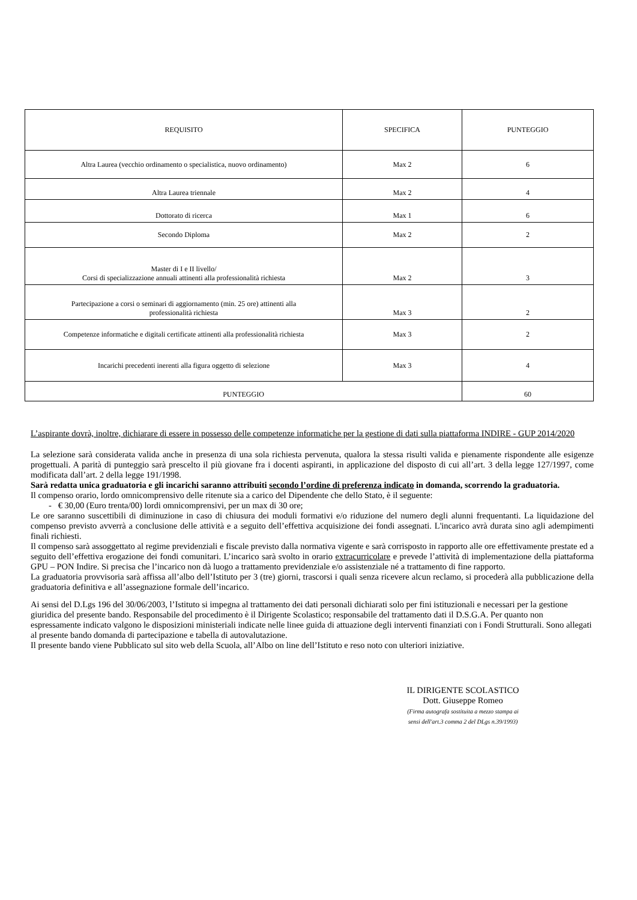| REQUISITO | SPECIFICA | PUNTEGGIO |
| Altra Laurea (vecchio ordinamento o specialistica, nuovo ordinamento) | Max 2 | 6 |
| Altra Laurea triennale | Max 2 | 4 |
| Dottorato di ricerca | Max 1 | 6 |
| Secondo Diploma | Max 2 | 2 |
| Master di I e II livello/ Corsi di specializzazione annuali attinenti alla professionalità richiesta | Max 2 | 3 |
| Partecipazione a corsi o seminari di aggiornamento (min. 25 ore) attinenti alla professionalità richiesta | Max 3 | 2 |
| Competenze informatiche e digitali certificate attinenti alla professionalità richiesta | Max 3 | 2 |
| Incarichi precedenti inerenti alla figura oggetto di selezione | Max 3 | 4 |
| PUNTEGGIO | | 60 |
L’aspirante dovrà, inoltre, dichiarare di essere in possesso delle competenze informatiche per la gestione di dati sulla piattaforma INDIRE - GUP 2014/2020
La selezione sarà considerata valida anche in presenza di una sola richiesta pervenuta, qualora la stessa risulti valida e pienamente rispondente alle esigenze progettuali. A parità di punteggio sarà prescelto il più giovane fra i docenti aspiranti, in applicazione del disposto di cui all’art. 3 della legge 127/1997, come modificata dall’art. 2 della legge 191/1998.
Sarà redatta unica graduatoria e gli incarichi saranno attribuiti secondo l’ordine di preferenza indicato in domanda, scorrendo la graduatoria.
Il compenso orario, lordo omnicomprensivo delle ritenute sia a carico del Dipendente che dello Stato, è il seguente:
- € 30,00 (Euro trenta/00) lordi omnicomprensivi, per un max di 30 ore;
Le ore saranno suscettibili di diminuzione in caso di chiusura dei moduli formativi e/o riduzione del numero degli alunni frequentanti. La liquidazione del compenso previsto avverrà a conclusione delle attività e a seguito dell’effettiva acquisizione dei fondi assegnati. L'incarico avrà durata sino agli adempimenti finali richiesti.
Il compenso sarà assoggettato al regime previdenziali e fiscale previsto dalla normativa vigente e sarà corrisposto in rapporto alle ore effettivamente prestate ed a seguito dell’effettiva erogazione dei fondi comunitari. L’incarico sarà svolto in orario extracurricolare e prevede l’attività di implementazione della piattaforma GPU – PON Indire. Si precisa che l’incarico non dà luogo a trattamento previdenziale e/o assistenziale né a trattamento di fine rapporto.
La graduatoria provvisoria sarà affissa all’albo dell’Istituto per 3 (tre) giorni, trascorsi i quali senza ricevere alcun reclamo, si procederà alla pubblicazione della graduatoria definitiva e all’assegnazione formale dell’incarico.
Ai sensi del D.Lgs 196 del 30/06/2003, l’Istituto si impegna al trattamento dei dati personali dichiarati solo per fini istituzionali e necessari per la gestione giuridica del presente bando. Responsabile del procedimento è il Dirigente Scolastico; responsabile del trattamento dati il D.S.G.A. Per quanto non espressamente indicato valgono le disposizioni ministeriali indicate nelle linee guida di attuazione degli interventi finanziati con i Fondi Strutturali. Sono allegati al presente bando domanda di partecipazione e tabella di autovalutazione.
Il presente bando viene Pubblicato sul sito web della Scuola, all’Albo on line dell’Istituto e reso noto con ulteriori iniziative.
IL DIRIGENTE SCOLASTICO
Dott. Giuseppe Romeo
(Firma autografa sostituita a mezzo stampa ai
sensi dell'art.3 comma 2 del DLgs n.39/1993)